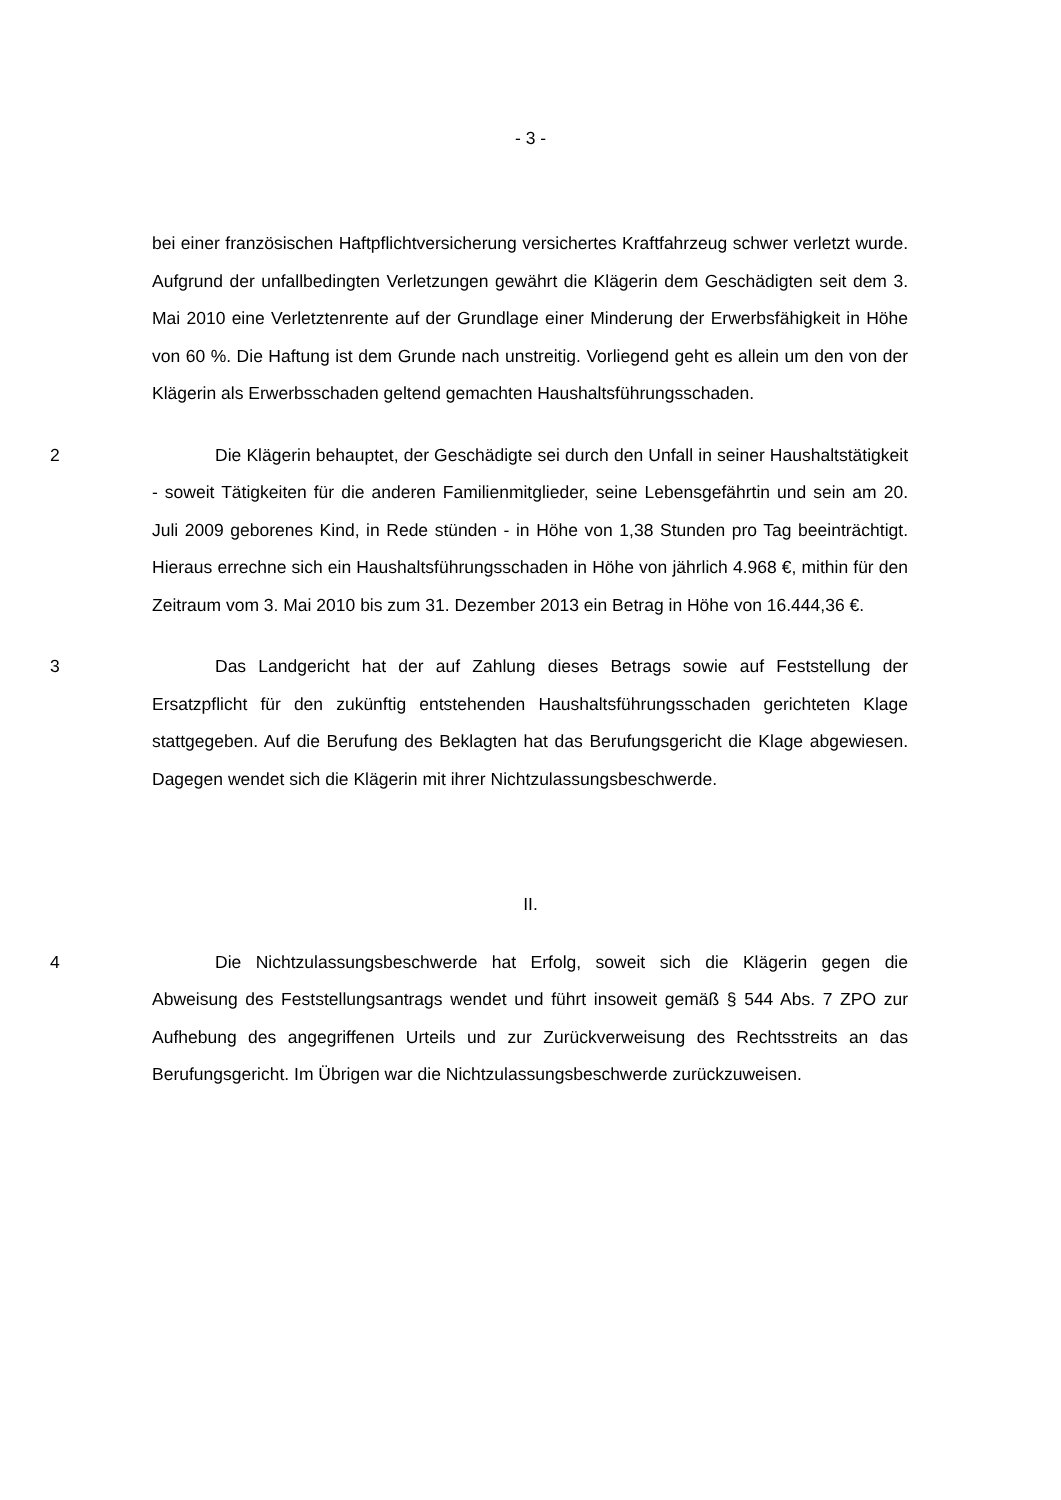- 3 -
bei einer französischen Haftpflichtversicherung versichertes Kraftfahrzeug schwer verletzt wurde. Aufgrund der unfallbedingten Verletzungen gewährt die Klägerin dem Geschädigten seit dem 3. Mai 2010 eine Verletztenrente auf der Grundlage einer Minderung der Erwerbsfähigkeit in Höhe von 60 %. Die Haftung ist dem Grunde nach unstreitig. Vorliegend geht es allein um den von der Klägerin als Erwerbsschaden geltend gemachten Haushaltsführungsschaden.
2 Die Klägerin behauptet, der Geschädigte sei durch den Unfall in seiner Haushaltstätigkeit - soweit Tätigkeiten für die anderen Familienmitglieder, seine Lebensgefährtin und sein am 20. Juli 2009 geborenes Kind, in Rede stünden - in Höhe von 1,38 Stunden pro Tag beeinträchtigt. Hieraus errechne sich ein Haushaltsführungsschaden in Höhe von jährlich 4.968 €, mithin für den Zeitraum vom 3. Mai 2010 bis zum 31. Dezember 2013 ein Betrag in Höhe von 16.444,36 €.
3 Das Landgericht hat der auf Zahlung dieses Betrags sowie auf Feststellung der Ersatzpflicht für den zukünftig entstehenden Haushaltsführungsschaden gerichteten Klage stattgegeben. Auf die Berufung des Beklagten hat das Berufungsgericht die Klage abgewiesen. Dagegen wendet sich die Klägerin mit ihrer Nichtzulassungsbeschwerde.
II.
4 Die Nichtzulassungsbeschwerde hat Erfolg, soweit sich die Klägerin gegen die Abweisung des Feststellungsantrags wendet und führt insoweit gemäß § 544 Abs. 7 ZPO zur Aufhebung des angegriffenen Urteils und zur Zurückverweisung des Rechtsstreits an das Berufungsgericht. Im Übrigen war die Nichtzulassungsbeschwerde zurückzuweisen.